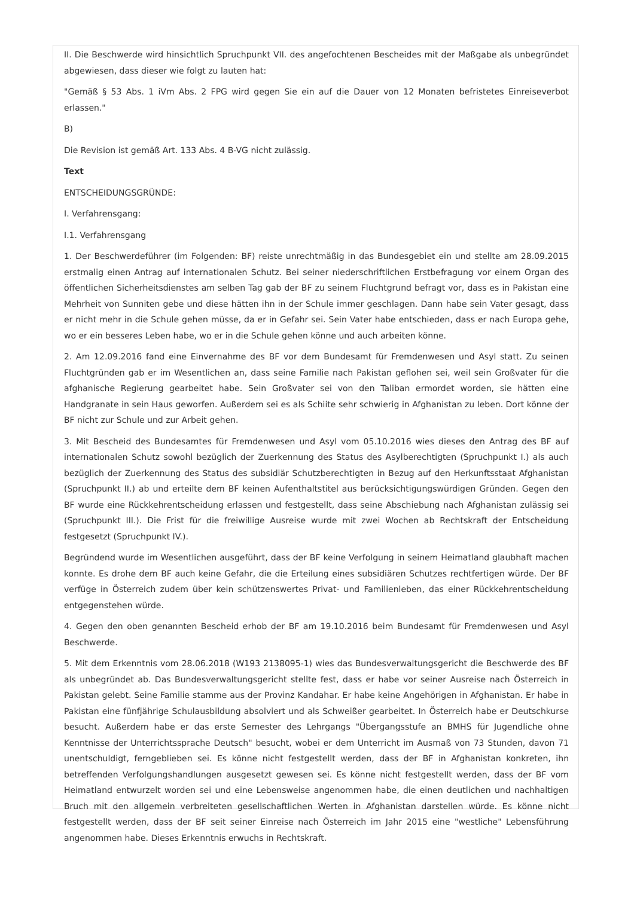II. Die Beschwerde wird hinsichtlich Spruchpunkt VII. des angefochtenen Bescheides mit der Maßgabe als unbegründet abgewiesen, dass dieser wie folgt zu lauten hat:
"Gemäß § 53 Abs. 1 iVm Abs. 2 FPG wird gegen Sie ein auf die Dauer von 12 Monaten befristetes Einreiseverbot erlassen."
B)
Die Revision ist gemäß Art. 133 Abs. 4 B-VG nicht zulässig.
Text
ENTSCHEIDUNGSGRÜNDE:
I. Verfahrensgang:
I.1. Verfahrensgang
1. Der Beschwerdeführer (im Folgenden: BF) reiste unrechtmäßig in das Bundesgebiet ein und stellte am 28.09.2015 erstmalig einen Antrag auf internationalen Schutz. Bei seiner niederschriftlichen Erstbefragung vor einem Organ des öffentlichen Sicherheitsdienstes am selben Tag gab der BF zu seinem Fluchtgrund befragt vor, dass es in Pakistan eine Mehrheit von Sunniten gebe und diese hätten ihn in der Schule immer geschlagen. Dann habe sein Vater gesagt, dass er nicht mehr in die Schule gehen müsse, da er in Gefahr sei. Sein Vater habe entschieden, dass er nach Europa gehe, wo er ein besseres Leben habe, wo er in die Schule gehen könne und auch arbeiten könne.
2. Am 12.09.2016 fand eine Einvernahme des BF vor dem Bundesamt für Fremdenwesen und Asyl statt. Zu seinen Fluchtgründen gab er im Wesentlichen an, dass seine Familie nach Pakistan geflohen sei, weil sein Großvater für die afghanische Regierung gearbeitet habe. Sein Großvater sei von den Taliban ermordet worden, sie hätten eine Handgranate in sein Haus geworfen. Außerdem sei es als Schiite sehr schwierig in Afghanistan zu leben. Dort könne der BF nicht zur Schule und zur Arbeit gehen.
3. Mit Bescheid des Bundesamtes für Fremdenwesen und Asyl vom 05.10.2016 wies dieses den Antrag des BF auf internationalen Schutz sowohl bezüglich der Zuerkennung des Status des Asylberechtigten (Spruchpunkt I.) als auch bezüglich der Zuerkennung des Status des subsidiär Schutzberechtigten in Bezug auf den Herkunftsstaat Afghanistan (Spruchpunkt II.) ab und erteilte dem BF keinen Aufenthaltstitel aus berücksichtigungswürdigen Gründen. Gegen den BF wurde eine Rückkehrentscheidung erlassen und festgestellt, dass seine Abschiebung nach Afghanistan zulässig sei (Spruchpunkt III.). Die Frist für die freiwillige Ausreise wurde mit zwei Wochen ab Rechtskraft der Entscheidung festgesetzt (Spruchpunkt IV.).
Begründend wurde im Wesentlichen ausgeführt, dass der BF keine Verfolgung in seinem Heimatland glaubhaft machen konnte. Es drohe dem BF auch keine Gefahr, die die Erteilung eines subsidiären Schutzes rechtfertigen würde. Der BF verfüge in Österreich zudem über kein schützenswertes Privat- und Familienleben, das einer Rückkehrentscheidung entgegenstehen würde.
4. Gegen den oben genannten Bescheid erhob der BF am 19.10.2016 beim Bundesamt für Fremdenwesen und Asyl Beschwerde.
5. Mit dem Erkenntnis vom 28.06.2018 (W193 2138095-1) wies das Bundesverwaltungsgericht die Beschwerde des BF als unbegründet ab. Das Bundesverwaltungsgericht stellte fest, dass er habe vor seiner Ausreise nach Österreich in Pakistan gelebt. Seine Familie stamme aus der Provinz Kandahar. Er habe keine Angehörigen in Afghanistan. Er habe in Pakistan eine fünfjährige Schulausbildung absolviert und als Schweißer gearbeitet. In Österreich habe er Deutschkurse besucht. Außerdem habe er das erste Semester des Lehrgangs "Übergangsstufe an BMHS für Jugendliche ohne Kenntnisse der Unterrichtssprache Deutsch" besucht, wobei er dem Unterricht im Ausmaß von 73 Stunden, davon 71 unentschuldigt, ferngeblieben sei. Es könne nicht festgestellt werden, dass der BF in Afghanistan konkreten, ihn betreffenden Verfolgungshandlungen ausgesetzt gewesen sei. Es könne nicht festgestellt werden, dass der BF vom Heimatland entwurzelt worden sei und eine Lebensweise angenommen habe, die einen deutlichen und nachhaltigen Bruch mit den allgemein verbreiteten gesellschaftlichen Werten in Afghanistan darstellen würde. Es könne nicht festgestellt werden, dass der BF seit seiner Einreise nach Österreich im Jahr 2015 eine "westliche" Lebensführung angenommen habe. Dieses Erkenntnis erwuchs in Rechtskraft.